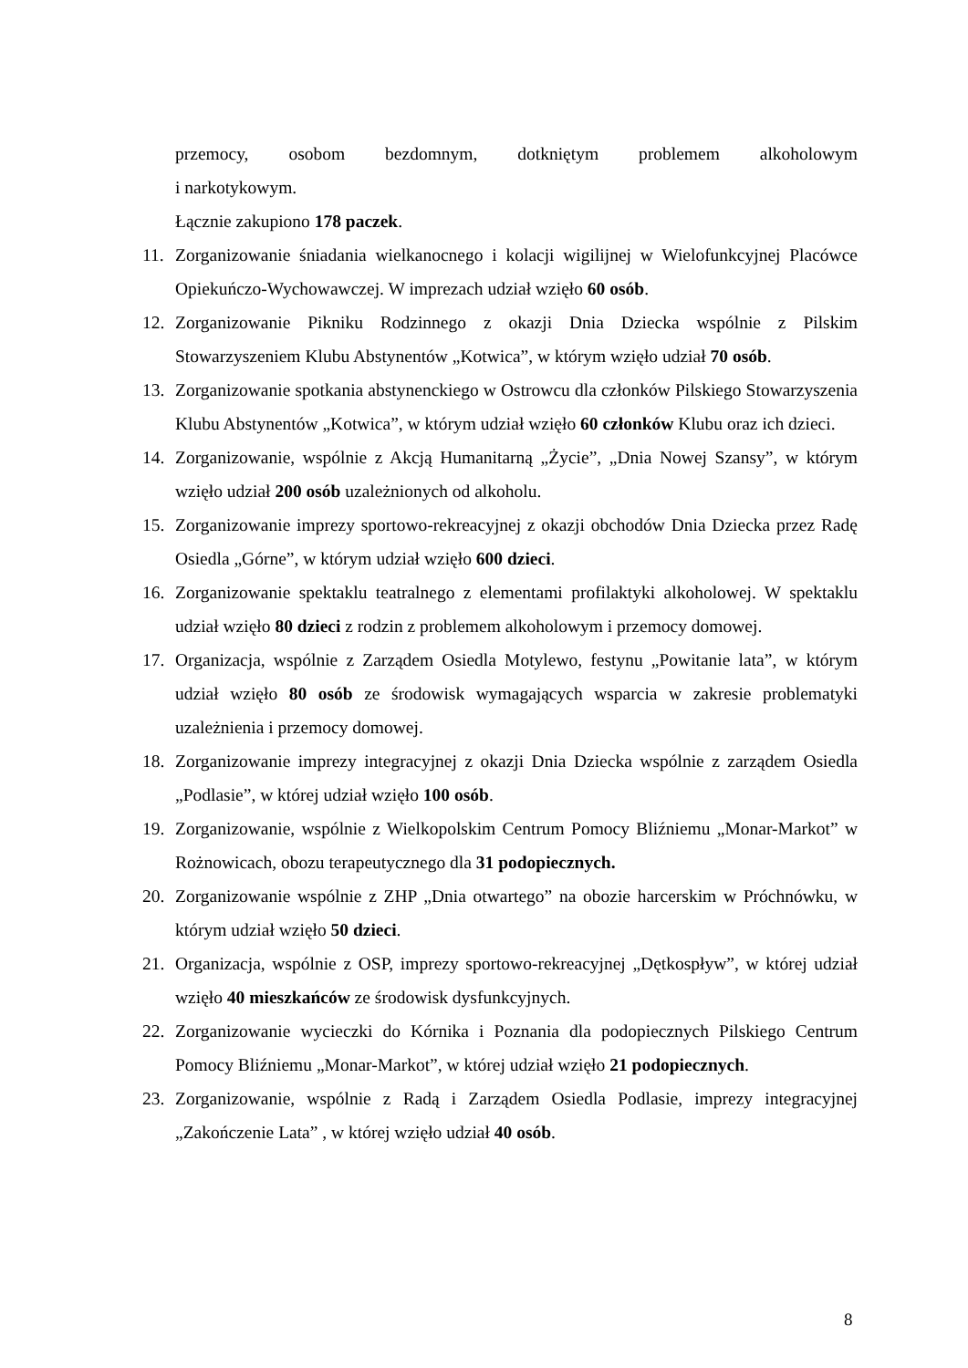przemocy, osobom bezdomnym, dotkniętym problemem alkoholowym
i narkotykowym.
Łącznie zakupiono 178 paczek.
11. Zorganizowanie śniadania wielkanocnego i kolacji wigilijnej w Wielofunkcyjnej Placówce Opiekuńczo-Wychowawczej. W imprezach udział wzięło 60 osób.
12. Zorganizowanie Pikniku Rodzinnego z okazji Dnia Dziecka wspólnie z Pilskim Stowarzyszeniem Klubu Abstynentów „Kotwica”, w którym wzięło udział 70 osób.
13. Zorganizowanie spotkania abstynenckiego w Ostrowcu dla członków Pilskiego Stowarzyszenia Klubu Abstynentów „Kotwica”, w którym udział wzięło 60 członków Klubu oraz ich dzieci.
14. Zorganizowanie, wspólnie z Akcją Humanitarną „Życie”, „Dnia Nowej Szansy”, w którym wzięło udział 200 osób uzależnionych od alkoholu.
15. Zorganizowanie imprezy sportowo-rekreacyjnej z okazji obchodów Dnia Dziecka przez Radę Osiedla „Górne”, w którym udział wzięło 600 dzieci.
16. Zorganizowanie spektaklu teatralnego z elementami profilaktyki alkoholowej. W spektaklu udział wzięło 80 dzieci z rodzin z problemem alkoholowym i przemocy domowej.
17. Organizacja, wspólnie z Zarządem Osiedla Motylewo, festynu „Powitanie lata”, w którym udział wzięło 80 osób ze środowisk wymagających wsparcia w zakresie problematyki uzależnienia i przemocy domowej.
18. Zorganizowanie imprezy integracyjnej z okazji Dnia Dziecka wspólnie z zarządem Osiedla „Podlasie”, w której udział wzięło 100 osób.
19. Zorganizowanie, wspólnie z Wielkopolskim Centrum Pomocy Bliźniemu „Monar-Markot” w Rożnowicach, obozu terapeutycznego dla 31 podopiecznych.
20. Zorganizowanie wspólnie z ZHP „Dnia otwartego” na obozie harcerskim w Próchnówku, w którym udział wzięło 50 dzieci.
21. Organizacja, wspólnie z OSP, imprezy sportowo-rekreacyjnej „Dętkospływ”, w której udział wzięło 40 mieszkańców ze środowisk dysfunkcyjnych.
22. Zorganizowanie wycieczki do Kórnika i Poznania dla podopiecznych Pilskiego Centrum Pomocy Bliźniemu „Monar-Markot”, w której udział wzięło 21 podopiecznych.
23. Zorganizowanie, wspólnie z Radą i Zarządem Osiedla Podlasie, imprezy integracyjnej „Zakończenie Lata” , w której wzięło udział 40 osób.
8